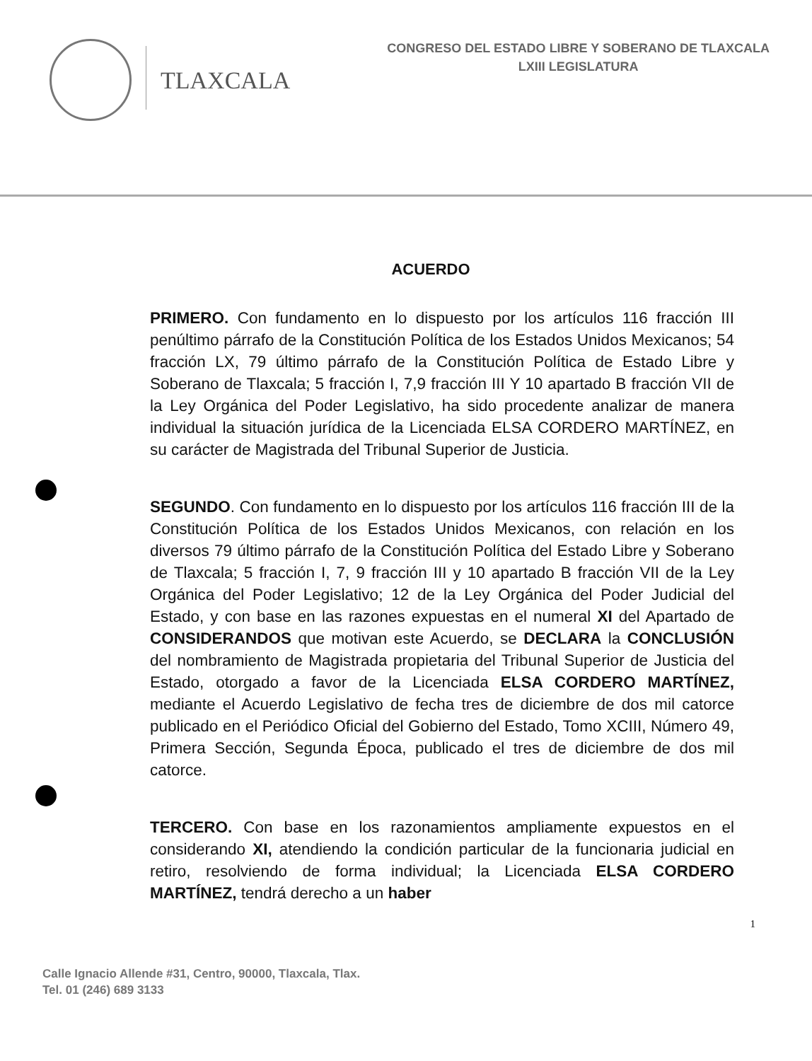TLAXCALA
CONGRESO DEL ESTADO LIBRE Y SOBERANO DE TLAXCALA
LXIII LEGISLATURA
ACUERDO
PRIMERO. Con fundamento en lo dispuesto por los artículos 116 fracción III penúltimo párrafo de la Constitución Política de los Estados Unidos Mexicanos; 54 fracción LX, 79 último párrafo de la Constitución Política de Estado Libre y Soberano de Tlaxcala; 5 fracción I, 7,9 fracción III Y 10 apartado B fracción VII de la Ley Orgánica del Poder Legislativo, ha sido procedente analizar de manera individual la situación jurídica de la Licenciada ELSA CORDERO MARTÍNEZ, en su carácter de Magistrada del Tribunal Superior de Justicia.
SEGUNDO. Con fundamento en lo dispuesto por los artículos 116 fracción III de la Constitución Política de los Estados Unidos Mexicanos, con relación en los diversos 79 último párrafo de la Constitución Política del Estado Libre y Soberano de Tlaxcala; 5 fracción I, 7, 9 fracción III y 10 apartado B fracción VII de la Ley Orgánica del Poder Legislativo; 12 de la Ley Orgánica del Poder Judicial del Estado, y con base en las razones expuestas en el numeral XI del Apartado de CONSIDERANDOS que motivan este Acuerdo, se DECLARA la CONCLUSIÓN del nombramiento de Magistrada propietaria del Tribunal Superior de Justicia del Estado, otorgado a favor de la Licenciada ELSA CORDERO MARTÍNEZ, mediante el Acuerdo Legislativo de fecha tres de diciembre de dos mil catorce publicado en el Periódico Oficial del Gobierno del Estado, Tomo XCIII, Número 49, Primera Sección, Segunda Época, publicado el tres de diciembre de dos mil catorce.
TERCERO. Con base en los razonamientos ampliamente expuestos en el considerando XI, atendiendo la condición particular de la funcionaria judicial en retiro, resolviendo de forma individual; la Licenciada ELSA CORDERO MARTÍNEZ, tendrá derecho a un haber
1
Calle Ignacio Allende #31, Centro, 90000, Tlaxcala, Tlax.
Tel. 01 (246) 689 3133